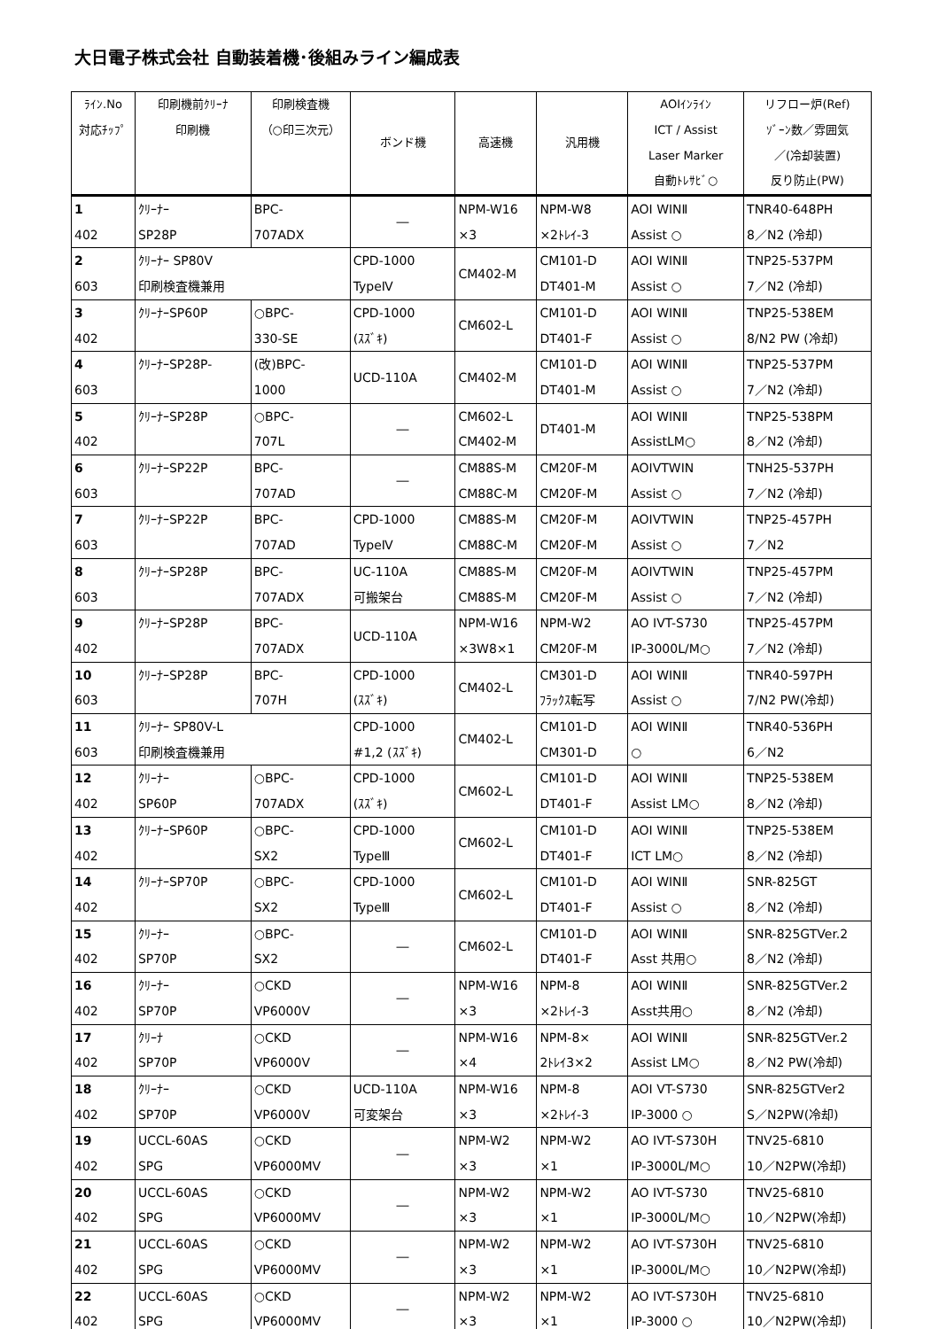大日電子株式会社 自動装着機･後組みライン編成表
| ﾗｲﾝ.No 対応ﾁｯﾌﾟ | 印刷機前ｸﾘｰﾅ 印刷機 | 印刷検査機 （○印三次元） | ボンド機 | 高速機 | 汎用機 | AOIｲﾝﾗｲﾝ ICT / Assist Laser Marker 自動ﾄﾚｻﾋﾞ○ | リフロー炉(Ref) ｿﾞｰﾝ数／雰囲気 ／(冷却装置) 反り防止(PW) |
| --- | --- | --- | --- | --- | --- | --- | --- |
| 1 402 | ｸﾘｰﾅｰ SP28P | BPC- 707ADX | ― | NPM-W16 ×3 | NPM-W8 ×2ﾄﾚｲ-3 | AOI WINⅡ Assist ○ | TNR40-648PH 8／N2 (冷却) |
| 2 603 | ｸﾘｰﾅｰ SP80V 印刷検査機兼用 | | CPD-1000 TypeⅣ | CM402-M | CM101-D DT401-M | AOI WINⅡ Assist ○ | TNP25-537PM 7／N2 (冷却) |
| 3 402 | ｸﾘｰﾅｰSP60P | ○BPC- 330-SE | CPD-1000 (ｽｽﾞｷ) | CM602-L | CM101-D DT401-F | AOI WINⅡ Assist ○ | TNP25-538EM 8/N2 PW (冷却) |
| 4 603 | ｸﾘｰﾅｰSP28P- | (改)BPC- 1000 | UCD-110A | CM402-M | CM101-D DT401-M | AOI WINⅡ Assist ○ | TNP25-537PM 7／N2 (冷却) |
| 5 402 | ｸﾘｰﾅｰSP28P | ○BPC- 707L | ― | CM602-L CM402-M | DT401-M | AOI WINⅡ AssistLM○ | TNP25-538PM 8／N2 (冷却) |
| 6 603 | ｸﾘｰﾅｰSP22P | BPC- 707AD | ― | CM88S-M CM88C-M | CM20F-M CM20F-M | AOIVTWIN Assist ○ | TNH25-537PH 7／N2 (冷却) |
| 7 603 | ｸﾘｰﾅｰSP22P | BPC- 707AD | CPD-1000 TypeⅣ | CM88S-M CM88C-M | CM20F-M CM20F-M | AOIVTWIN Assist ○ | TNP25-457PH 7／N2 |
| 8 603 | ｸﾘｰﾅｰSP28P | BPC- 707ADX | UC-110A 可搬架台 | CM88S-M CM88S-M | CM20F-M CM20F-M | AOIVTWIN Assist ○ | TNP25-457PM 7／N2 (冷却) |
| 9 402 | ｸﾘｰﾅｰSP28P | BPC- 707ADX | UCD-110A | NPM-W16 ×3W8×1 | NPM-W2 CM20F-M | AO IVT-S730 IP-3000L/M○ | TNP25-457PM 7／N2 (冷却) |
| 10 603 | ｸﾘｰﾅｰSP28P | BPC- 707H | CPD-1000 (ｽｽﾞｷ) | CM402-L | CM301-D ﾌﾗｯｸｽ転写 | AOI WINⅡ Assist ○ | TNR40-597PH 7/N2 PW(冷却) |
| 11 603 | ｸﾘｰﾅｰ SP80V-L 印刷検査機兼用 | | CPD-1000 #1,2 (ｽｽﾞｷ) | CM402-L | CM101-D CM301-D | AOI WINⅡ ○ | TNR40-536PH 6／N2 |
| 12 402 | ｸﾘｰﾅｰ SP60P | ○BPC- 707ADX | CPD-1000 (ｽｽﾞｷ) | CM602-L | CM101-D DT401-F | AOI WINⅡ Assist LM○ | TNP25-538EM 8／N2 (冷却) |
| 13 402 | ｸﾘｰﾅｰSP60P | ○BPC- SX2 | CPD-1000 TypeⅢ | CM602-L | CM101-D DT401-F | AOI WINⅡ ICT LM○ | TNP25-538EM 8／N2 (冷却) |
| 14 402 | ｸﾘｰﾅｰSP70P | ○BPC- SX2 | CPD-1000 TypeⅢ | CM602-L | CM101-D DT401-F | AOI WINⅡ Assist ○ | SNR-825GT 8／N2 (冷却) |
| 15 402 | ｸﾘｰﾅｰ SP70P | ○BPC- SX2 | ― | CM602-L | CM101-D DT401-F | AOI WINⅡ Asst 共用○ | SNR-825GTVer.2 8／N2 (冷却) |
| 16 402 | ｸﾘｰﾅｰ SP70P | ○CKD VP6000V | ― | NPM-W16 ×3 | NPM-8 ×2ﾄﾚｲ-3 | AOI WINⅡ Asst共用○ | SNR-825GTVer.2 8／N2 (冷却) |
| 17 402 | ｸﾘｰﾅ SP70P | ○CKD VP6000V | ― | NPM-W16 ×4 | NPM-8× 2ﾄﾚｲ3×2 | AOI WINⅡ Assist LM○ | SNR-825GTVer.2 8／N2 PW(冷却) |
| 18 402 | ｸﾘｰﾅｰ SP70P | ○CKD VP6000V | UCD-110A 可変架台 | NPM-W16 ×3 | NPM-8 ×2ﾄﾚｲ-3 | AOI VT-S730 IP-3000 ○ | SNR-825GTVer2 S／N2PW(冷却) |
| 19 402 | UCCL-60AS SPG | ○CKD VP6000MV | ― | NPM-W2 ×3 | NPM-W2 ×1 | AO IVT-S730H IP-3000L/M○ | TNV25-6810 10／N2PW(冷却) |
| 20 402 | UCCL-60AS SPG | ○CKD VP6000MV | ― | NPM-W2 ×3 | NPM-W2 ×1 | AO IVT-S730 IP-3000L/M○ | TNV25-6810 10／N2PW(冷却) |
| 21 402 | UCCL-60AS SPG | ○CKD VP6000MV | ― | NPM-W2 ×3 | NPM-W2 ×1 | AO IVT-S730H IP-3000L/M○ | TNV25-6810 10／N2PW(冷却) |
| 22 402 | UCCL-60AS SPG | ○CKD VP6000MV | ― | NPM-W2 ×3 | NPM-W2 ×1 | AO IVT-S730H IP-3000 ○ | TNV25-6810 10／N2PW(冷却) |